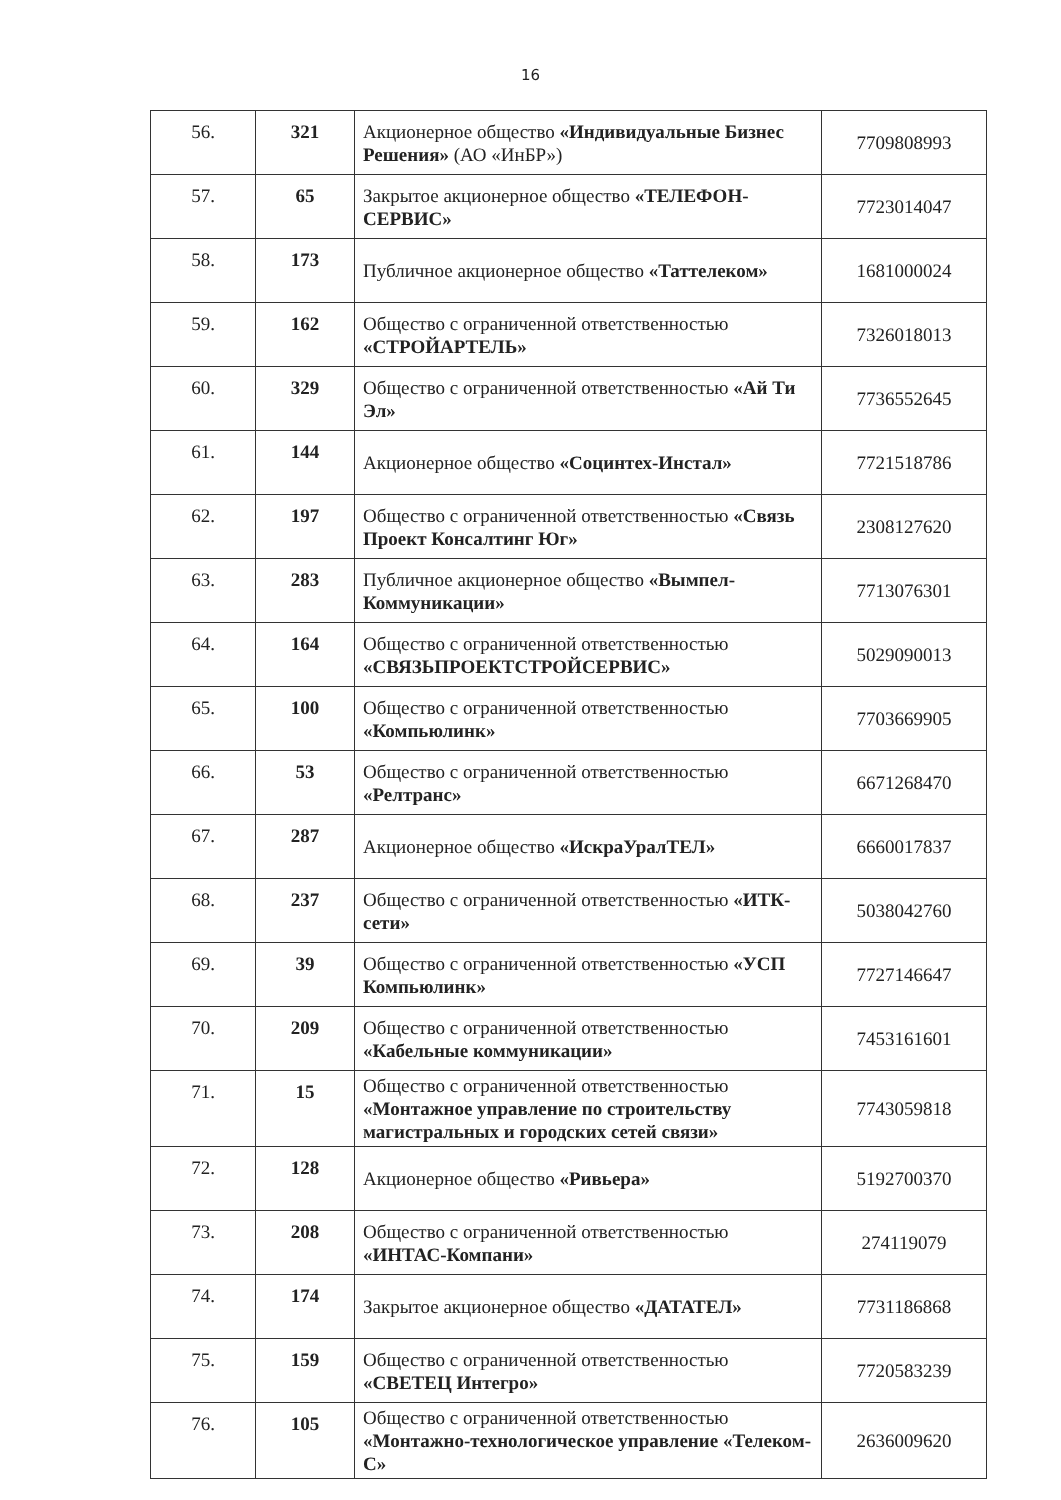16
| 56. | 321 | Акционерное общество «Индивидуальные Бизнес Решения» (АО «ИнБР») | 7709808993 |
| 57. | 65 | Закрытое акционерное общество «ТЕЛЕФОН-СЕРВИС» | 7723014047 |
| 58. | 173 | Публичное акционерное общество «Таттелеком» | 1681000024 |
| 59. | 162 | Общество с ограниченной ответственностью «СТРОЙАРТЕЛЬ» | 7326018013 |
| 60. | 329 | Общество с ограниченной ответственностью «Ай Ти Эл» | 7736552645 |
| 61. | 144 | Акционерное общество «Социнтех-Инстал» | 7721518786 |
| 62. | 197 | Общество с ограниченной ответственностью «Связь Проект Консалтинг Юг» | 2308127620 |
| 63. | 283 | Публичное акционерное общество «Вымпел-Коммуникации» | 7713076301 |
| 64. | 164 | Общество с ограниченной ответственностью «СВЯЗЬПРОЕКТСТРОЙСЕРВИС» | 5029090013 |
| 65. | 100 | Общество с ограниченной ответственностью «Компьюлинк» | 7703669905 |
| 66. | 53 | Общество с ограниченной ответственностью «Релтранс» | 6671268470 |
| 67. | 287 | Акционерное общество «ИскраУралТЕЛ» | 6660017837 |
| 68. | 237 | Общество с ограниченной ответственностью «ИТК-сети» | 5038042760 |
| 69. | 39 | Общество с ограниченной ответственностью «УСП Компьюлинк» | 7727146647 |
| 70. | 209 | Общество с ограниченной ответственностью «Кабельные коммуникации» | 7453161601 |
| 71. | 15 | Общество с ограниченной ответственностью «Монтажное управление по строительству магистральных и городских сетей связи» | 7743059818 |
| 72. | 128 | Акционерное общество «Ривьера» | 5192700370 |
| 73. | 208 | Общество с ограниченной ответственностью «ИНТАС-Компани» | 274119079 |
| 74. | 174 | Закрытое акционерное общество «ДАТАТЕЛ» | 7731186868 |
| 75. | 159 | Общество с ограниченной ответственностью «СВЕТЕЦ Интегро» | 7720583239 |
| 76. | 105 | Общество с ограниченной ответственностью «Монтажно-технологическое управление «Телеком-С» | 2636009620 |